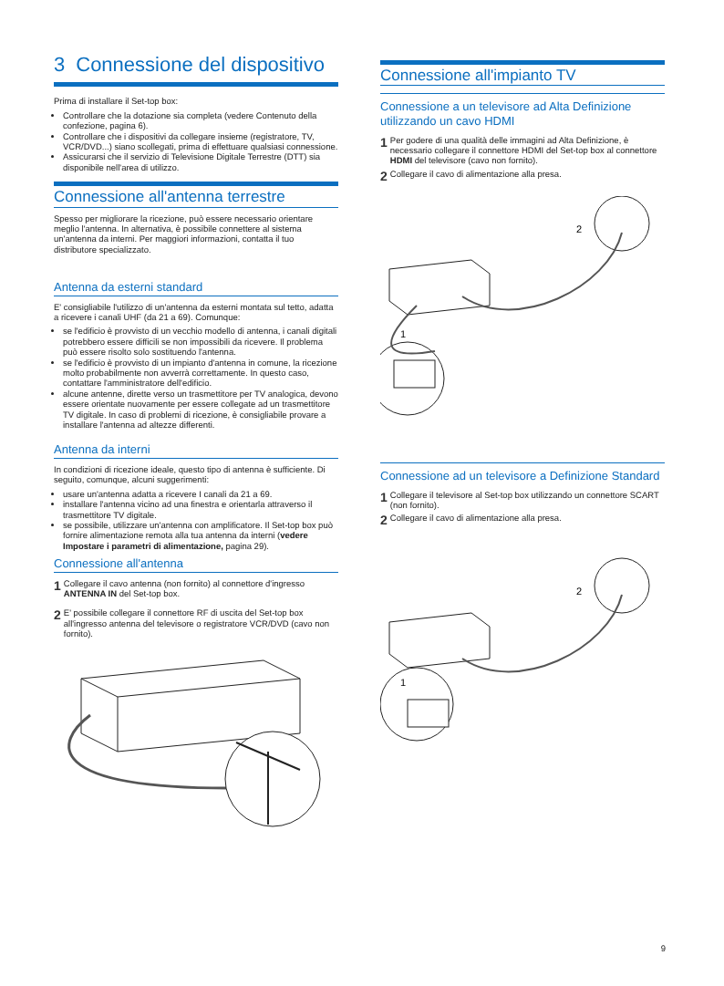3 Connessione del dispositivo
Prima di installare il Set-top box:
Controllare che la dotazione sia completa (vedere Contenuto della confezione, pagina 6).
Controllare che i dispositivi da collegare insieme (registratore, TV, VCR/DVD...) siano scollegati, prima di effettuare qualsiasi connessione.
Assicurarsi che il servizio di Televisione Digitale Terrestre (DTT) sia disponibile nell'area di utilizzo.
Connessione all'antenna terrestre
Spesso per migliorare la ricezione, può essere necessario orientare meglio l'antenna. In alternativa, è possibile connettere al sistema un'antenna da interni. Per maggiori informazioni, contatta il tuo distributore specializzato.
Antenna da esterni standard
E' consigliabile l'utilizzo di un'antenna da esterni montata sul tetto, adatta a ricevere i canali UHF (da 21 a 69). Comunque:
se l'edificio è provvisto di un vecchio modello di antenna, i canali digitali potrebbero essere difficili se non impossibili da ricevere. Il problema può essere risolto solo sostituendo l'antenna.
se l'edificio è provvisto di un impianto d'antenna in comune, la ricezione molto probabilmente non avverrà correttamente. In questo caso, contattare l'amministratore dell'edificio.
alcune antenne, dirette verso un trasmettitore per TV analogica, devono essere orientate nuovamente per essere collegate ad un trasmettitore TV digitale. In caso di problemi di ricezione, è consigliabile provare a installare l'antenna ad altezze differenti.
Antenna da interni
In condizioni di ricezione ideale, questo tipo di antenna è sufficiente. Di seguito, comunque, alcuni suggerimenti:
usare un'antenna adatta a ricevere I canali da 21 a 69.
installare l'antenna vicino ad una finestra e orientarla attraverso il trasmettitore TV digitale.
se possibile, utilizzare un'antenna con amplificatore. Il Set-top box può fornire alimentazione remota alla tua antenna da interni (vedere Impostare i parametri di alimentazione, pagina 29).
Connessione all'antenna
1 Collegare il cavo antenna (non fornito) al connettore d'ingresso ANTENNA IN del Set-top box.
2 E' possibile collegare il connettore RF di uscita del Set-top box all'ingresso antenna del televisore o registratore VCR/DVD (cavo non fornito).
Connessione all'impianto TV
Connessione a un televisore ad Alta Definizione utilizzando un cavo HDMI
1 Per godere di una qualità delle immagini ad Alta Definizione, è necessario collegare il connettore HDMI del Set-top box al connettore HDMI del televisore (cavo non fornito).
2 Collegare il cavo di alimentazione alla presa.
2
1
Connessione ad un televisore a Definizione Standard
1 Collegare il televisore al Set-top box utilizzando un connettore SCART (non fornito).
2 Collegare il cavo di alimentazione alla presa.
2
1
9